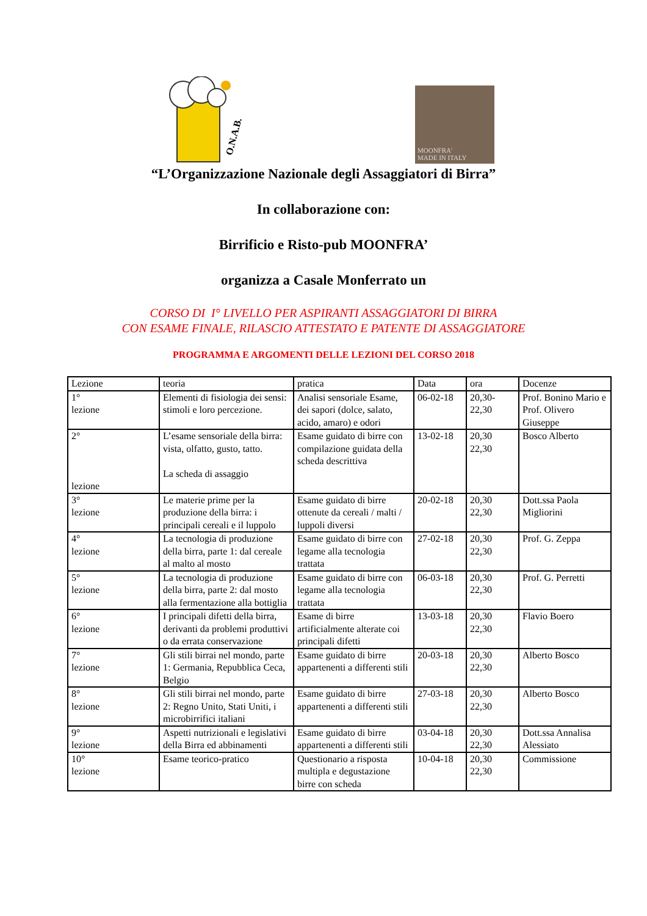O.N.A.B.
MOONFRA'
MADE IN ITALY
“L’Organizzazione Nazionale degli Assaggiatori di Birra”
In collaborazione con:
Birrificio e Risto-pub MOONFRA’
organizza a Casale Monferrato un
CORSO DI I° LIVELLO PER ASPIRANTI ASSAGGIATORI DI BIRRA
CON ESAME FINALE, RILASCIO ATTESTATO E PATENTE DI ASSAGGIATORE
PROGRAMMA E ARGOMENTI DELLE LEZIONI DEL CORSO 2018
| Lezione | teoria | pratica | Data | ora | Docenze |
| 1° lezione | Elementi di fisiologia dei sensi: stimoli e loro percezione. | Analisi sensoriale Esame, dei sapori (dolce, salato, acido, amaro) e odori | 06-02-18 | 20,30- 22,30 | Prof. Bonino Mario e Prof. Olivero Giuseppe |
| 2° lezione | L’esame sensoriale della birra: vista, olfatto, gusto, tatto. La scheda di assaggio | Esame guidato di birre con compilazione guidata della scheda descrittiva | 13-02-18 | 20,30 22,30 | Bosco Alberto |
| 3° lezione | Le materie prime per la produzione della birra: i principali cereali e il luppolo | Esame guidato di birre ottenute da cereali / malti / luppoli diversi | 20-02-18 | 20,30 22,30 | Dott.ssa Paola Migliorini |
| 4° lezione | La tecnologia di produzione della birra, parte 1: dal cereale al malto al mosto | Esame guidato di birre con legame alla tecnologia trattata | 27-02-18 | 20,30 22,30 | Prof. G. Zeppa |
| 5° lezione | La tecnologia di produzione della birra, parte 2: dal mosto alla fermentazione alla bottiglia | Esame guidato di birre con legame alla tecnologia trattata | 06-03-18 | 20,30 22,30 | Prof. G. Perretti |
| 6° lezione | I principali difetti della birra, derivanti da problemi produttivi o da errata conservazione | Esame di birre artificialmente alterate coi principali difetti | 13-03-18 | 20,30 22,30 | Flavio Boero |
| 7° lezione | Gli stili birrai nel mondo, parte 1: Germania, Repubblica Ceca, Belgio | Esame guidato di birre appartenenti a differenti stili | 20-03-18 | 20,30 22,30 | Alberto Bosco |
| 8° lezione | Gli stili birrai nel mondo, parte 2: Regno Unito, Stati Uniti, i microbirrifici italiani | Esame guidato di birre appartenenti a differenti stili | 27-03-18 | 20,30 22,30 | Alberto Bosco |
| 9° lezione | Aspetti nutrizionali e legislativi della Birra ed abbinamenti | Esame guidato di birre appartenenti a differenti stili | 03-04-18 | 20,30 22,30 | Dott.ssa Annalisa Alessiato |
| 10° lezione | Esame teorico-pratico | Questionario a risposta multipla e degustazione birre con scheda | 10-04-18 | 20,30 22,30 | Commissione |